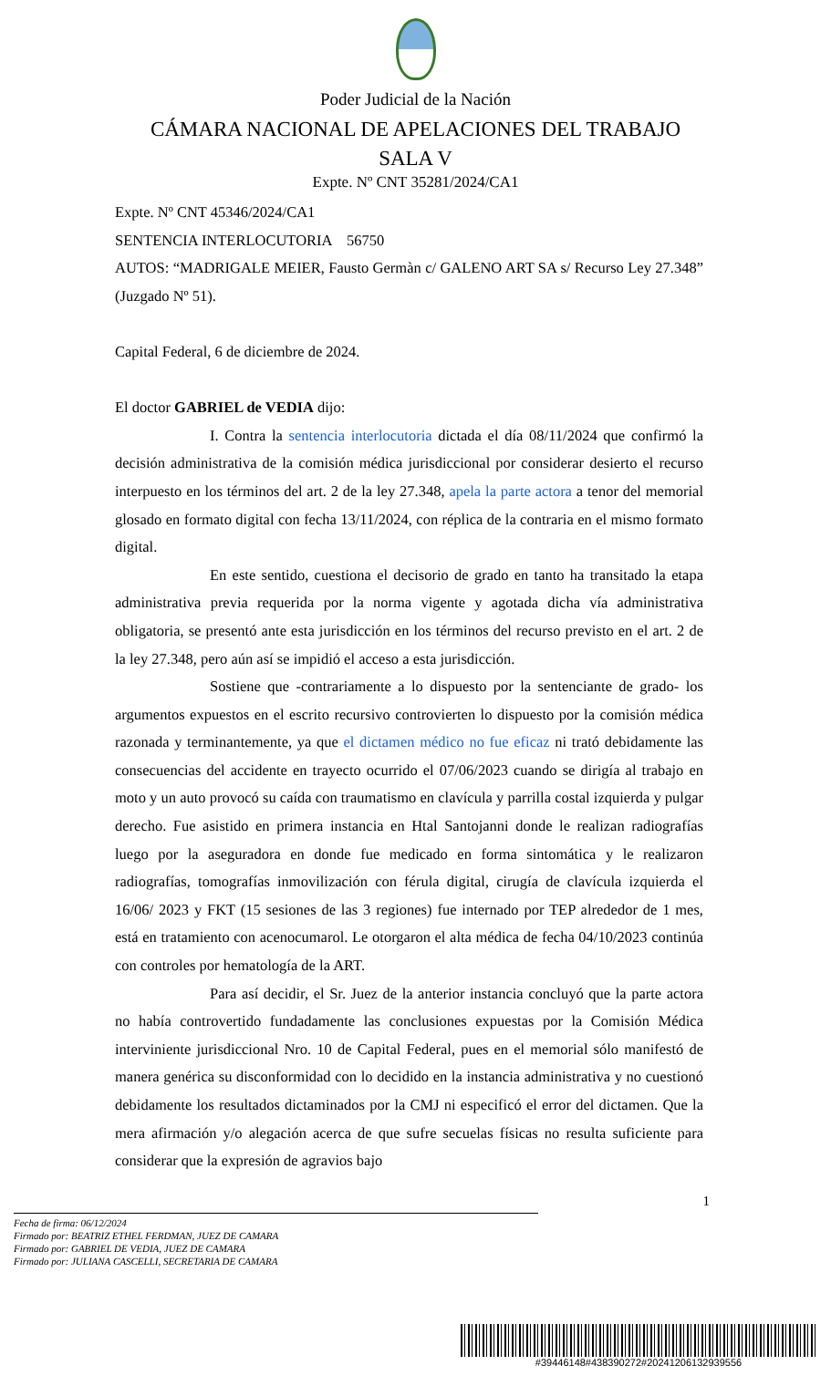Poder Judicial de la Nación
CÁMARA NACIONAL DE APELACIONES DEL TRABAJO
SALA V
Expte. Nº CNT 35281/2024/CA1
Expte. Nº CNT 45346/2024/CA1
SENTENCIA INTERLOCUTORIA 56750
AUTOS: “MADRIGALE MEIER, Fausto Germàn c/ GALENO ART SA s/ Recurso Ley 27.348” (Juzgado Nº 51).
Capital Federal, 6 de diciembre de 2024.
El doctor GABRIEL de VEDIA dijo:
I. Contra la sentencia interlocutoria dictada el día 08/11/2024 que confirmó la decisión administrativa de la comisión médica jurisdiccional por considerar desierto el recurso interpuesto en los términos del art. 2 de la ley 27.348, apela la parte actora a tenor del memorial glosado en formato digital con fecha 13/11/2024, con réplica de la contraria en el mismo formato digital.
En este sentido, cuestiona el decisorio de grado en tanto ha transitado la etapa administrativa previa requerida por la norma vigente y agotada dicha vía administrativa obligatoria, se presentó ante esta jurisdicción en los términos del recurso previsto en el art. 2 de la ley 27.348, pero aún así se impidió el acceso a esta jurisdicción.
Sostiene que -contrariamente a lo dispuesto por la sentenciante de grado- los argumentos expuestos en el escrito recursivo controvierten lo dispuesto por la comisión médica razonada y terminantemente, ya que el dictamen médico no fue eficaz ni trató debidamente las consecuencias del accidente en trayecto ocurrido el 07/06/2023 cuando se dirigía al trabajo en moto y un auto provocó su caída con traumatismo en clavícula y parrilla costal izquierda y pulgar derecho. Fue asistido en primera instancia en Htal Santojanni donde le realizan radiografías luego por la aseguradora en donde fue medicado en forma sintomática y le realizaron radiografías, tomografías inmovilización con férula digital, cirugía de clavícula izquierda el 16/06/ 2023 y FKT (15 sesiones de las 3 regiones) fue internado por TEP alrededor de 1 mes, está en tratamiento con acenocumarol. Le otorgaron el alta médica de fecha 04/10/2023 continúa con controles por hematología de la ART.
Para así decidir, el Sr. Juez de la anterior instancia concluyó que la parte actora no había controvertido fundadamente las conclusiones expuestas por la Comisión Médica interviniente jurisdiccional Nro. 10 de Capital Federal, pues en el memorial sólo manifestó de manera genérica su disconformidad con lo decidido en la instancia administrativa y no cuestionó debidamente los resultados dictaminados por la CMJ ni especificó el error del dictamen. Que la mera afirmación y/o alegación acerca de que sufre secuelas físicas no resulta suficiente para considerar que la expresión de agravios bajo
1
Fecha de firma: 06/12/2024
Firmado por: BEATRIZ ETHEL FERDMAN, JUEZ DE CAMARA
Firmado por: GABRIEL DE VEDIA, JUEZ DE CAMARA
Firmado por: JULIANA CASCELLI, SECRETARIA DE CAMARA
#39446148#438390272#20241206132939556